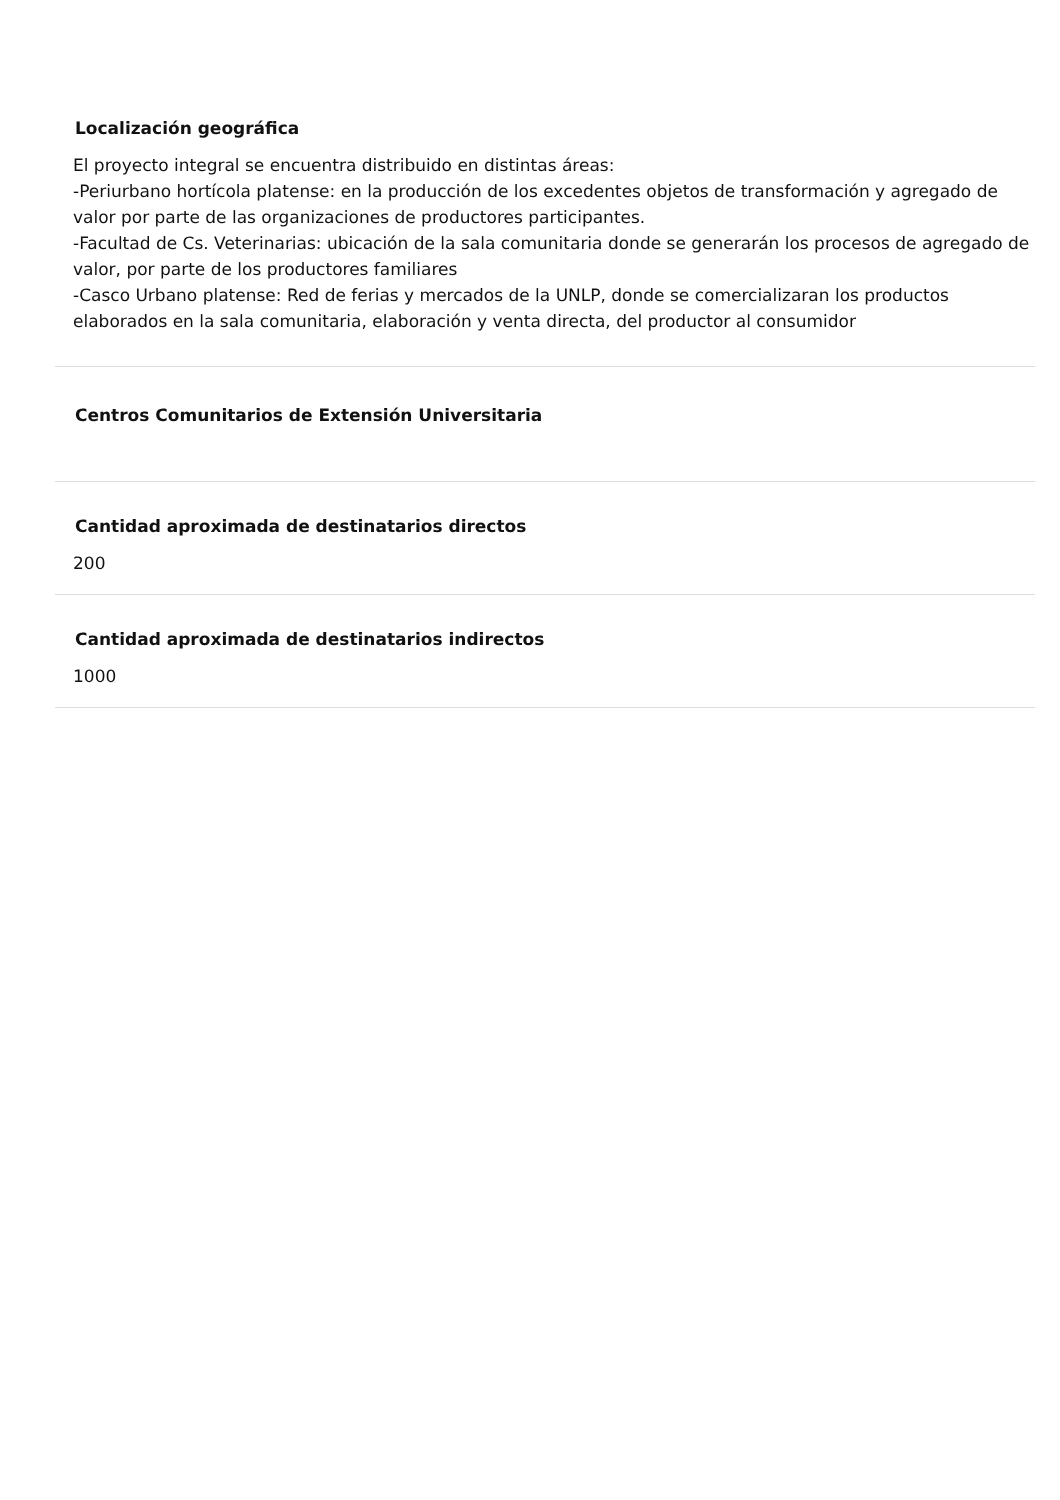Localización geográfica
El proyecto integral se encuentra distribuido en distintas áreas:
-Periurbano hortícola platense: en la producción de los excedentes objetos de transformación y agregado de valor por parte de las organizaciones de productores participantes.
-Facultad de Cs. Veterinarias: ubicación de la sala comunitaria donde se generarán los procesos de agregado de valor, por parte de los productores familiares
-Casco Urbano platense: Red de ferias y mercados de la UNLP, donde se comercializaran los productos elaborados en la sala comunitaria, elaboración y venta directa, del productor al consumidor
Centros Comunitarios de Extensión Universitaria
Cantidad aproximada de destinatarios directos
200
Cantidad aproximada de destinatarios indirectos
1000